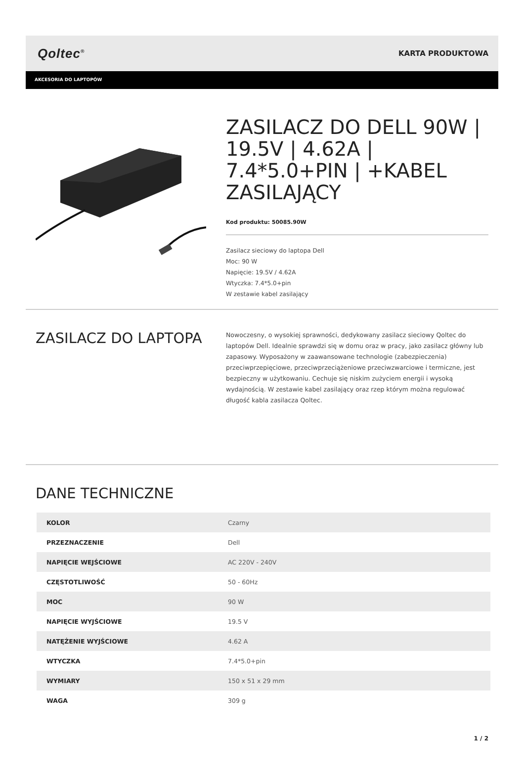Qoltec<sup>®</sup>
KARTA PRODUKTOWA
AKCESORIA DO LAPTOPÓW
ZASILACZ DO DELL 90W | 19.5V | 4.62A | 7.4*5.0+PIN | +KABEL ZASILAJĄCY
Kod produktu: 50085.90W
Zasilacz sieciowy do laptopa Dell
Moc: 90 W
Napięcie: 19.5V / 4.62A
Wtyczka: 7.4*5.0+pin
W zestawie kabel zasilający
ZASILACZ DO LAPTOPA
Nowoczesny, o wysokiej sprawności, dedykowany zasilacz sieciowy Qoltec do laptopów Dell. Idealnie sprawdzi się w domu oraz w pracy, jako zasilacz główny lub zapasowy. Wyposażony w zaawansowane technologie (zabezpieczenia) przeciwprzepięciowe, przeciwprzeciążeniowe przeciwzwarciowe i termiczne, jest bezpieczny w użytkowaniu. Cechuje się niskim zużyciem energii i wysoką wydajnością. W zestawie kabel zasilający oraz rzep którym można regulować długość kabla zasilacza Qoltec.
DANE TECHNICZNE
| KOLOR | Czarny |
| PRZEZNACZENIE | Dell |
| NAPIĘCIE WEJŚCIOWE | AC 220V - 240V |
| CZĘSTOTLIWOŚĆ | 50 - 60Hz |
| MOC | 90 W |
| NAPIĘCIE WYJŚCIOWE | 19.5 V |
| NATĘŻENIE WYJŚCIOWE | 4.62 A |
| WTYCZKA | 7.4*5.0+pin |
| WYMIARY | 150 x 51 x 29 mm |
| WAGA | 309 g |
1 / 2